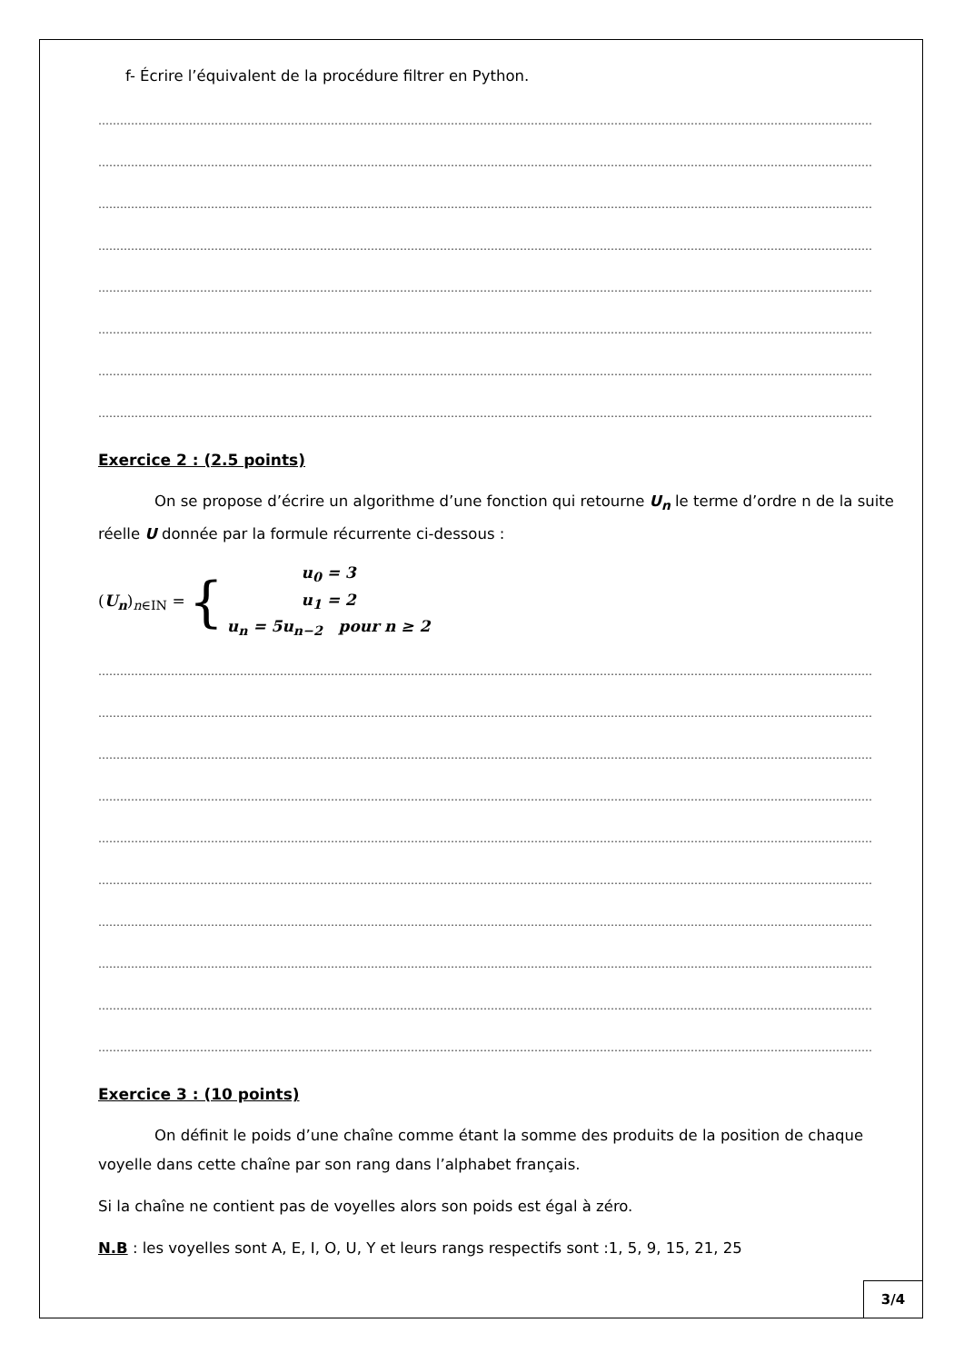f- Écrire l’équivalent de la procédure filtrer en Python.
……………………………………………………………………………………………………………………………………………………………………………………………
……………………………………………………………………………………………………………………………………………………………………………………………
……………………………………………………………………………………………………………………………………………………………………………………………
……………………………………………………………………………………………………………………………………………………………………………………………
……………………………………………………………………………………………………………………………………………………………………………………………
……………………………………………………………………………………………………………………………………………………………………………………………
……………………………………………………………………………………………………………………………………………………………………………………………
……………………………………………………………………………………………………………………………………………………………………………………………
Exercice 2 : (2.5 points)
On se propose d’écrire un algorithme d’une fonction qui retourne U<sub>n</sub> le terme d’ordre n de la suite réelle U donnée par la formule récurrente ci-dessous :
(U<sub>n</sub>)<sub>n∈IN</sub> = {
u<sub>0</sub> = 3
u<sub>1</sub> = 2
u<sub>n</sub> = 5u<sub>n−2</sub> pour n ≥ 2
……………………………………………………………………………………………………………………………………………………………………………………………
……………………………………………………………………………………………………………………………………………………………………………………………
……………………………………………………………………………………………………………………………………………………………………………………………
……………………………………………………………………………………………………………………………………………………………………………………………
……………………………………………………………………………………………………………………………………………………………………………………………
……………………………………………………………………………………………………………………………………………………………………………………………
……………………………………………………………………………………………………………………………………………………………………………………………
……………………………………………………………………………………………………………………………………………………………………………………………
……………………………………………………………………………………………………………………………………………………………………………………………
……………………………………………………………………………………………………………………………………………………………………………………………
Exercice 3 : (10 points)
On définit le poids d’une chaîne comme étant la somme des produits de la position de chaque voyelle dans cette chaîne par son rang dans l’alphabet français.
Si la chaîne ne contient pas de voyelles alors son poids est égal à zéro.
N.B : les voyelles sont A, E, I, O, U, Y et leurs rangs respectifs sont :1, 5, 9, 15, 21, 25
3/4